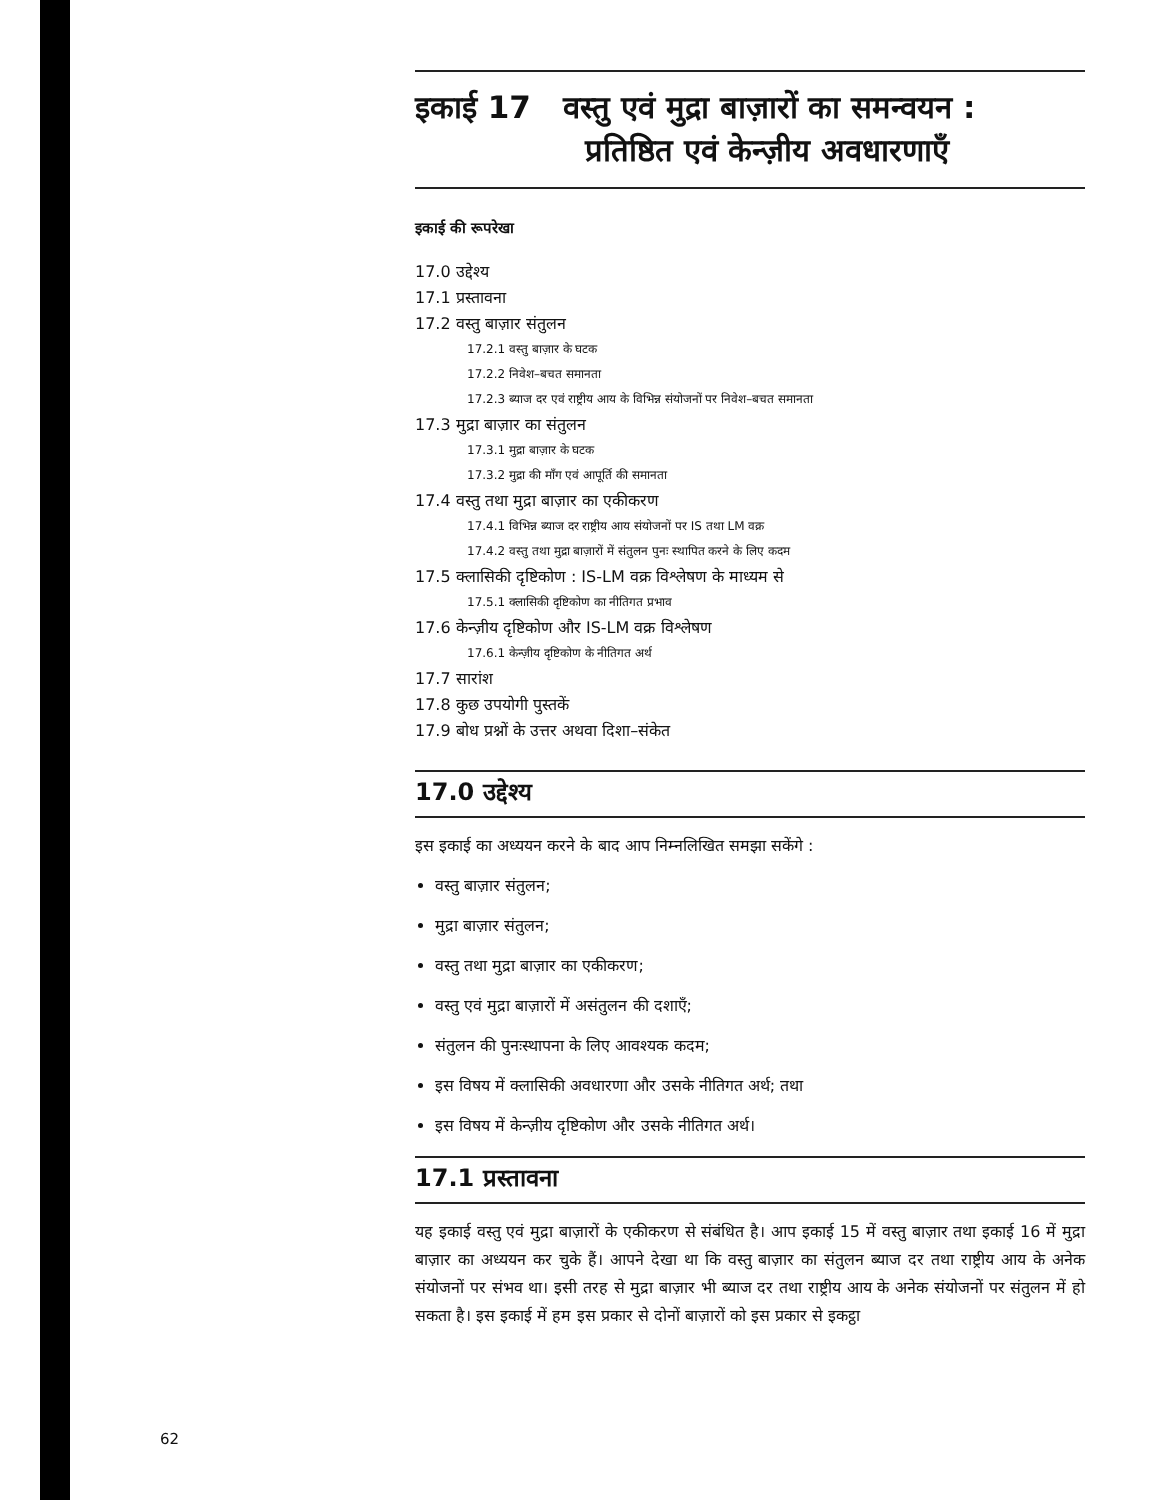इकाई 17 वस्तु एवं मुद्रा बाज़ारों का समन्वयन :
प्रतिष्ठित एवं केन्ज़ीय अवधारणाएँ
इकाई की रूपरेखा
17.0 उद्देश्य
17.1 प्रस्तावना
17.2 वस्तु बाज़ार संतुलन
17.2.1 वस्तु बाज़ार के घटक
17.2.2 निवेश–बचत समानता
17.2.3 ब्याज दर एवं राष्ट्रीय आय के विभिन्न संयोजनों पर निवेश–बचत समानता
17.3 मुद्रा बाज़ार का संतुलन
17.3.1 मुद्रा बाज़ार के घटक
17.3.2 मुद्रा की माँग एवं आपूर्ति की समानता
17.4 वस्तु तथा मुद्रा बाज़ार का एकीकरण
17.4.1 विभिन्न ब्याज दर राष्ट्रीय आय संयोजनों पर IS तथा LM वक्र
17.4.2 वस्तु तथा मुद्रा बाज़ारों में संतुलन पुनः स्थापित करने के लिए कदम
17.5 क्लासिकी दृष्टिकोण : IS-LM वक्र विश्लेषण के माध्यम से
17.5.1 क्लासिकी दृष्टिकोण का नीतिगत प्रभाव
17.6 केन्ज़ीय दृष्टिकोण और IS-LM वक्र विश्लेषण
17.6.1 केन्ज़ीय दृष्टिकोण के नीतिगत अर्थ
17.7 सारांश
17.8 कुछ उपयोगी पुस्तकें
17.9 बोध प्रश्नों के उत्तर अथवा दिशा–संकेत
17.0 उद्देश्य
इस इकाई का अध्ययन करने के बाद आप निम्नलिखित समझा सकेंगे :
वस्तु बाज़ार संतुलन;
मुद्रा बाज़ार संतुलन;
वस्तु तथा मुद्रा बाज़ार का एकीकरण;
वस्तु एवं मुद्रा बाज़ारों में असंतुलन की दशाएँ;
संतुलन की पुनःस्थापना के लिए आवश्यक कदम;
इस विषय में क्लासिकी अवधारणा और उसके नीतिगत अर्थ; तथा
इस विषय में केन्ज़ीय दृष्टिकोण और उसके नीतिगत अर्थ।
17.1 प्रस्तावना
यह इकाई वस्तु एवं मुद्रा बाज़ारों के एकीकरण से संबंधित है। आप इकाई 15 में वस्तु बाज़ार तथा इकाई 16 में मुद्रा बाज़ार का अध्ययन कर चुके हैं। आपने देखा था कि वस्तु बाज़ार का संतुलन ब्याज दर तथा राष्ट्रीय आय के अनेक संयोजनों पर संभव था। इसी तरह से मुद्रा बाज़ार भी ब्याज दर तथा राष्ट्रीय आय के अनेक संयोजनों पर संतुलन में हो सकता है। इस इकाई में हम इस प्रकार से दोनों बाज़ारों को इस प्रकार से इकट्ठा
62